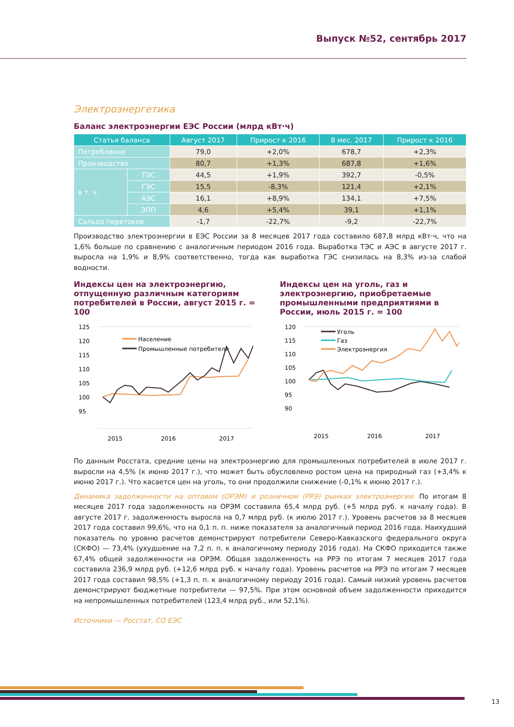Выпуск №52, сентябрь 2017
Электроэнергетика
Баланс электроэнергии ЕЭС России (млрд кВт·ч)
| Статья баланса | | Август 2017 | Прирост к 2016 | 8 мес. 2017 | Прирост к 2016 |
| --- | --- | --- | --- | --- | --- |
| Потребление | | 79,0 | +2,0% | 678,7 | +2,3% |
| Производство | | 80,7 | +1,3% | 687,8 | +1,6% |
| в т. ч. | ТЭС | 44,5 | +1,9% | 392,7 | -0,5% |
| | ГЭС | 15,5 | -8,3% | 121,4 | +2,1% |
| | АЭС | 16,1 | +8,9% | 134,1 | +7,5% |
| | ЭПП | 4,6 | +5,4% | 39,1 | +1,1% |
| Сальдо перетоков | | -1,7 | -22,7% | -9,2 | -22,7% |
Производство электроэнергии в ЕЭС России за 8 месяцев 2017 года составило 687,8 млрд кВт·ч, что на 1,6% больше по сравнению с аналогичным периодом 2016 года. Выработка ТЭС и АЭС в августе 2017 г. выросла на 1,9% и 8,9% соответственно, тогда как выработка ГЭС снизилась на 8,3% из-за слабой водности.
Индексы цен на электроэнергию, отпущенную различным категориям потребителей в России, август 2015 г. = 100
125
120
115
110
105
100
95
Население
Промышленные потребители
2015
2016
2017
Индексы цен на уголь, газ и электроэнергию, приобретаемые промышленными предприятиями в России, июль 2015 г. = 100
120
115
110
105
100
95
90
Уголь
Газ
Электроэнергия
2015
2016
2017
По данным Росстата, средние цены на электроэнергию для промышленных потребителей в июле 2017 г. выросли на 4,5% (к июню 2017 г.), что может быть обусловлено ростом цена на природный газ (+3,4% к июню 2017 г.). Что касается цен на уголь, то они продолжили снижение (-0,1% к июню 2017 г.).
Динамика задолженности на оптовом (ОРЭМ) и розничном (РРЭ) рынках электроэнергии. По итогам 8 месяцев 2017 года задолженность на ОРЭМ составила 65,4 млрд руб. (+5 млрд руб. к началу года). В августе 2017 г. задолженность выросла на 0,7 млрд руб. (к июлю 2017 г.). Уровень расчетов за 8 месяцев 2017 года составил 99,6%, что на 0,1 п. п. ниже показателя за аналогичный период 2016 года. Наихудший показатель по уровню расчетов демонстрируют потребители Северо-Кавказского федерального округа (СКФО) — 73,4% (ухудшение на 7,2 п. п. к аналогичному периоду 2016 года). На СКФО приходится также 67,4% общей задолженности на ОРЭМ. Общая задолженность на РРЭ по итогам 7 месяцев 2017 года составила 236,9 млрд руб. (+12,6 млрд руб. к началу года). Уровень расчетов на РРЭ по итогам 7 месяцев 2017 года составил 98,5% (+1,3 п. п. к аналогичному периоду 2016 года). Самый низкий уровень расчетов демонстрируют бюджетные потребители — 97,5%. При этом основной объем задолженности приходится на непромышленных потребителей (123,4 млрд руб., или 52,1%).
Источники — Росстат, СО ЕЭС
13